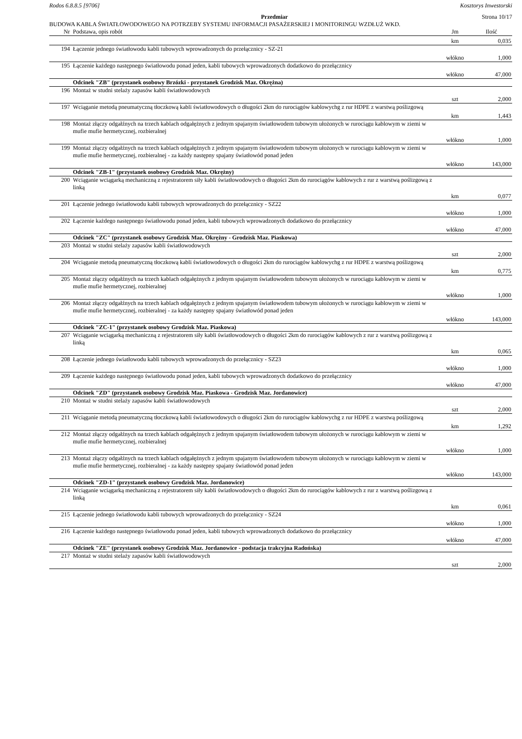Rodos 6.8.8.5 [9706] Kosztorys Inwestorski
Przedmiar Strona 10/17
BUDOWA KABLA ŚWIATŁOWODOWEGO NA POTRZEBY SYSTEMU INFORMACJI PASAŻERSKIEJ I MONITORINGU WZDŁUŻ WKD.
| Nr | Podstawa, opis robót | Jm | Ilość |
| --- | --- | --- | --- |
| | | km | 0,035 |
| 194 | Łączenie jednego światłowodu kabli tubowych wprowadzonych do przełącznicy - SZ-21 | | |
| | | włókno | 1,000 |
| 195 | Łączenie każdego następnego światłowodu ponad jeden, kabli tubowych wprowadzonych dodatkowo do przełącznicy | | |
| | | włókno | 47,000 |
| | Odcinek "ZB" (przystanek osobowy Brzózki - przystanek Grodzisk Maz. Okrężna) | | |
| 196 | Montaż w studni stelaży zapasów kabli światłowodowych | | |
| | | szt | 2,000 |
| 197 | Wciąganie metodą pneumatyczną tłoczkową kabli światłowodowych o długości 2km do rurociągów kablowychg z rur HDPE z warstwą poślizgową | | |
| | | km | 1,443 |
| 198 | Montaż złączy odgałźnych na trzech kablach odgałężnych z jednym spajanym światłowodem tubowym ułożonych w rurociągu kablowym w ziemi w mufie mufie hermetycznej, rozbieralnej | | |
| | | włókno | 1,000 |
| 199 | Montaż złączy odgałźnych na trzech kablach odgałężnych z jednym spajanym światłowodem tubowym ułożonych w rurociągu kablowym w ziemi w mufie mufie hermetycznej, rozbieralnej - za każdy następny spajany światłowód ponad jeden | | |
| | | włókno | 143,000 |
| | Odcinek "ZB-1" (przystanek osobowy Grodzisk Maz. Okrężny) | | |
| 200 | Wciąganie wciągarką mechaniczną z rejestratorem siły kabli światłowodowych o długości 2km do rurociągów kablowych z rur z warstwą poślizgową z linką | | |
| | | km | 0,077 |
| 201 | Łączenie jednego światłowodu kabli tubowych wprowadzonych do przełącznicy - SZ22 | | |
| | | włókno | 1,000 |
| 202 | Łączenie każdego następnego światłowodu ponad jeden, kabli tubowych wprowadzonych dodatkowo do przełącznicy | | |
| | | włókno | 47,000 |
| | Odcinek "ZC" (przystanek osobowy Grodzisk Maz. Okrężny - Grodzisk Maz. Piaskowa) | | |
| 203 | Montaż w studni stelaży zapasów kabli światłowodowych | | |
| | | szt | 2,000 |
| 204 | Wciąganie metodą pneumatyczną tłoczkową kabli światłowodowych o długości 2km do rurociągów kablowychg z rur HDPE z warstwą poślizgową | | |
| | | km | 0,775 |
| 205 | Montaż złączy odgałźnych na trzech kablach odgałężnych z jednym spajanym światłowodem tubowym ułożonych w rurociągu kablowym w ziemi w mufie mufie hermetycznej, rozbieralnej | | |
| | | włókno | 1,000 |
| 206 | Montaż złączy odgałźnych na trzech kablach odgałężnych z jednym spajanym światłowodem tubowym ułożonych w rurociągu kablowym w ziemi w mufie mufie hermetycznej, rozbieralnej - za każdy następny spajany światłowód ponad jeden | | |
| | | włókno | 143,000 |
| | Odcinek "ZC-1" (przystanek osobowy Grodzisk Maz. Piaskowa) | | |
| 207 | Wciąganie wciągarką mechaniczną z rejestratorem siły kabli światłowodowych o długości 2km do rurociągów kablowych z rur z warstwą poślizgową z linką | | |
| | | km | 0,065 |
| 208 | Łączenie jednego światłowodu kabli tubowych wprowadzonych do przełącznicy - SZ23 | | |
| | | włókno | 1,000 |
| 209 | Łączenie każdego następnego światłowodu ponad jeden, kabli tubowych wprowadzonych dodatkowo do przełącznicy | | |
| | | włókno | 47,000 |
| | Odcinek "ZD" (przystanek osobowy Grodzisk Maz. Piaskowa - Grodzisk Maz. Jordanowice) | | |
| 210 | Montaż w studni stelaży zapasów kabli światłowodowych | | |
| | | szt | 2,000 |
| 211 | Wciąganie metodą pneumatyczną tłoczkową kabli światłowodowych o długości 2km do rurociągów kablowychg z rur HDPE z warstwą poślizgową | | |
| | | km | 1,292 |
| 212 | Montaż złączy odgałźnych na trzech kablach odgałężnych z jednym spajanym światłowodem tubowym ułożonych w rurociągu kablowym w ziemi w mufie mufie hermetycznej, rozbieralnej | | |
| | | włókno | 1,000 |
| 213 | Montaż złączy odgałźnych na trzech kablach odgałężnych z jednym spajanym światłowodem tubowym ułożonych w rurociągu kablowym w ziemi w mufie mufie hermetycznej, rozbieralnej - za każdy następny spajany światłowód ponad jeden | | |
| | | włókno | 143,000 |
| | Odcinek "ZD-1" (przystanek osobowy Grodzisk Maz. Jordanowice) | | |
| 214 | Wciąganie wciągarką mechaniczną z rejestratorem siły kabli światłowodowych o długości 2km do rurociągów kablowych z rur z warstwą poślizgową z linką | | |
| | | km | 0,061 |
| 215 | Łączenie jednego światłowodu kabli tubowych wprowadzonych do przełącznicy - SZ24 | | |
| | | włókno | 1,000 |
| 216 | Łączenie każdego następnego światłowodu ponad jeden, kabli tubowych wprowadzonych dodatkowo do przełącznicy | | |
| | | włókno | 47,000 |
| | Odcinek "ZE" (przystanek osobowy Grodzisk Maz. Jordanowice - podstacja trakcyjna Radońska) | | |
| 217 | Montaż w studni stelaży zapasów kabli światłowodowych | | |
| | | szt | 2,000 |